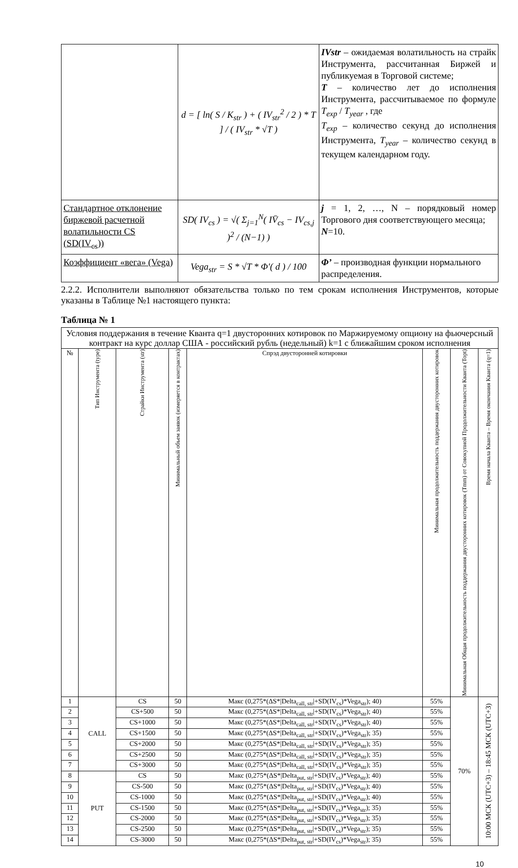| | d = [ ln( S / K<sub>str</sub> ) + ( IV<sub>str</sub><sup>2</sup> / 2 ) * T ] / ( IV<sub>str</sub> * √T ) | IVstr – ожидаемая волатильность на страйк Инструмента, рассчитанная Биржей и публикуемая в Торговой системе; T – количество лет до исполнения Инструмента, рассчитываемое по формуле T<sub>exp</sub> / T<sub>year</sub> , где T<sub>exp</sub> – количество секунд до исполнения Инструмента, T<sub>year</sub> – количество секунд в текущем календарном году. |
| Стандартное отклонение биржевой расчетной волатильности CS (SD(IV<sub>cs</sub>)) | SD( IV<sub>cs</sub> ) = √( Σ<sub>j=1</sub><sup>N</sup>( IV̄<sub>cs</sub> − IV<sub>cs,j</sub> )<sup>2</sup> / (N−1) ) | j = 1, 2, …, N – порядковый номер Торгового дня соответствующего месяца; N =10. |
| Коэффициент «вега» (Vega) | Vega<sub>str</sub> = S * √T * Φ′( d ) / 100 | Φ’ – производная функции нормального распределения. |
2.2.2. Исполнители выполняют обязательства только по тем срокам исполнения Инструментов, которые указаны в Таблице №1 настоящего пункта:
Таблица № 1
| Условия поддержания в течение Кванта q=1 двусторонних котировок по Маржируемому опциону на фьючерсный контракт на курс доллар США - российский рубль (недельный) k=1 с ближайшим сроком исполнения | | | | | | | |
| № | Тип Инструмента (type) | Страйки Инструмента (str) | Минимальный объем заявок (измеряется в контрактах) | Спрэд двусторонней котировки | Минимальная продолжительность поддержания двусторонних котировок | Минимальная Общая продолжительность поддержания двусторонних котировок (Tmm) от Совокупной Продолжительности Кванта (Topt) | Время начала Кванта – Время окончания Кванта (q=1) |
| 1 | CALL | CS | 50 | Макс (0,275*(ΔS*/Delta<sub>call, str</sub>/+SD(IV<sub>cs</sub>)*Vega<sub>str</sub>); 40) | 55% | 70% | 10:00 МСК (UTC+3) – 18:45 МСК (UTC+3) |
| 2 | | CS+500 | 50 | Макс (0,275*(ΔS*/Delta<sub>call, str</sub>/+SD(IV<sub>cs</sub>)*Vega<sub>str</sub>); 40) | 55% | | |
| 3 | | CS+1000 | 50 | Макс (0,275*(ΔS*/Delta<sub>call, str</sub>/+SD(IV<sub>cs</sub>)*Vega<sub>str</sub>); 40) | 55% | | |
| 4 | | CS+1500 | 50 | Макс (0,275*(ΔS*/Delta<sub>call, str</sub>/+SD(IV<sub>cs</sub>)*Vega<sub>str</sub>); 35) | 55% | | |
| 5 | | CS+2000 | 50 | Макс (0,275*(ΔS*/Delta<sub>call, str</sub>/+SD(IV<sub>cs</sub>)*Vega<sub>str</sub>); 35) | 55% | | |
| 6 | | CS+2500 | 50 | Макс (0,275*(ΔS*/Delta<sub>call, str</sub>/+SD(IV<sub>cs</sub>)*Vega<sub>str</sub>); 35) | 55% | | |
| 7 | | CS+3000 | 50 | Макс (0,275*(ΔS*/Delta<sub>call, str</sub>/+SD(IV<sub>cs</sub>)*Vega<sub>str</sub>); 35) | 55% | | |
| 8 | PUT | CS | 50 | Макс (0,275*(ΔS*/Delta<sub>put, str</sub>/+SD(IV<sub>cs</sub>)*Vega<sub>str</sub>); 40) | 55% | | |
| 9 | | CS-500 | 50 | Макс (0,275*(ΔS*/Delta<sub>put, str</sub>/+SD(IV<sub>cs</sub>)*Vega<sub>str</sub>); 40) | 55% | | |
| 10 | | CS-1000 | 50 | Макс (0,275*(ΔS*/Delta<sub>put, str</sub>/+SD(IV<sub>cs</sub>)*Vega<sub>str</sub>); 40) | 55% | | |
| 11 | | CS-1500 | 50 | Макс (0,275*(ΔS*/Delta<sub>put, str</sub>/+SD(IV<sub>cs</sub>)*Vega<sub>str</sub>); 35) | 55% | | |
| 12 | | CS-2000 | 50 | Макс (0,275*(ΔS*/Delta<sub>put, str</sub>/+SD(IV<sub>cs</sub>)*Vega<sub>str</sub>); 35) | 55% | | |
| 13 | | CS-2500 | 50 | Макс (0,275*(ΔS*/Delta<sub>put, str</sub>/+SD(IV<sub>cs</sub>)*Vega<sub>str</sub>); 35) | 55% | | |
| 14 | | CS-3000 | 50 | Макс (0,275*(ΔS*/Delta<sub>put, str</sub>/+SD(IV<sub>cs</sub>)*Vega<sub>str</sub>); 35) | 55% | | |
10